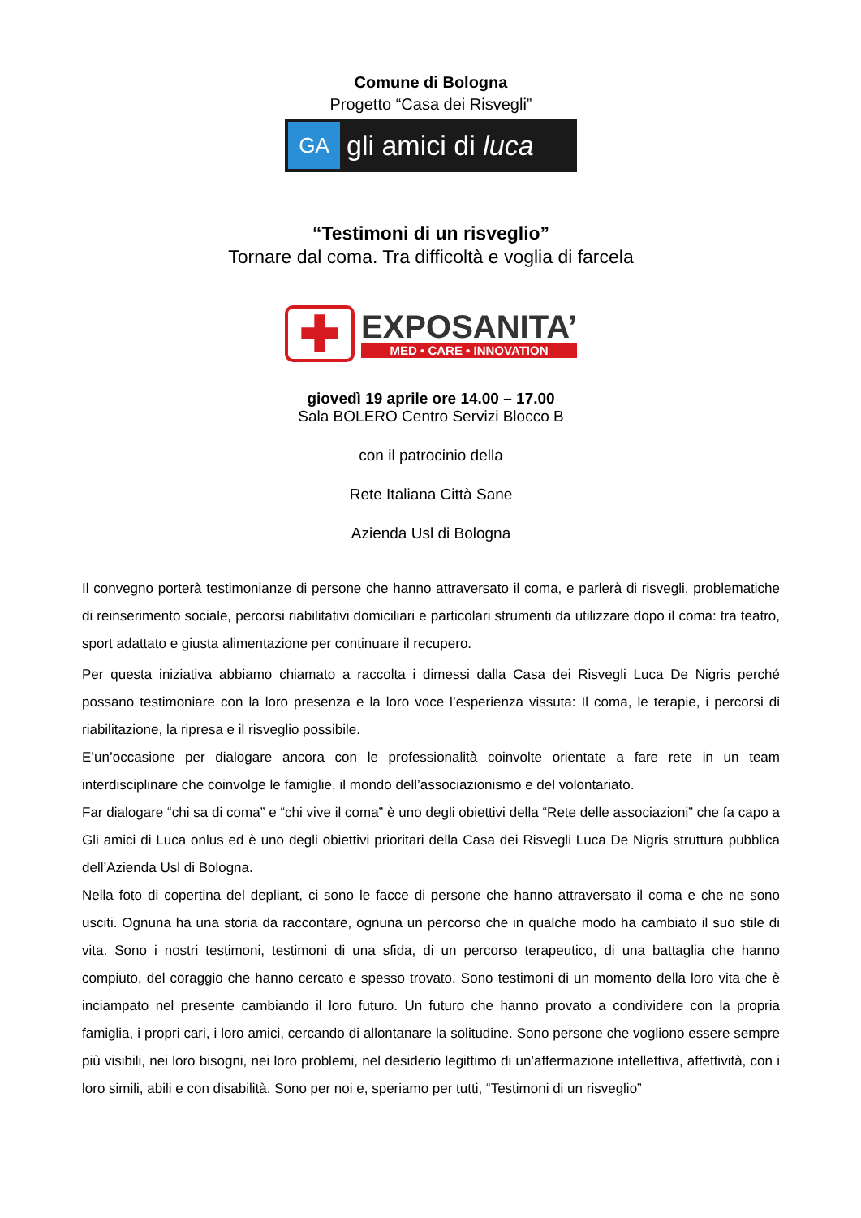Comune di Bologna
Progetto “Casa dei Risvegli”
GA
gli amici di luca
“Testimoni di un risveglio”
Tornare dal coma. Tra difficoltà e voglia di farcela
✚
EXPOSANITA’
MED • CARE • INNOVATION
giovedì 19 aprile ore 14.00 – 17.00
Sala BOLERO Centro Servizi Blocco B
con il patrocinio della
Rete Italiana Città Sane
Azienda Usl di Bologna
Il convegno porterà testimonianze di persone che hanno attraversato il coma, e parlerà di risvegli, problematiche di reinserimento sociale, percorsi riabilitativi domiciliari e particolari strumenti da utilizzare dopo il coma: tra teatro, sport adattato e giusta alimentazione per continuare il recupero.
Per questa iniziativa abbiamo chiamato a raccolta i dimessi dalla Casa dei Risvegli Luca De Nigris perché possano testimoniare con la loro presenza e la loro voce l’esperienza vissuta: Il coma, le terapie, i percorsi di riabilitazione, la ripresa e il risveglio possibile.
E’un’occasione per dialogare ancora con le professionalità coinvolte orientate a fare rete in un team interdisciplinare che coinvolge le famiglie, il mondo dell’associazionismo e del volontariato.
Far dialogare “chi sa di coma” e “chi vive il coma” è uno degli obiettivi della “Rete delle associazioni” che fa capo a Gli amici di Luca onlus ed è uno degli obiettivi prioritari della Casa dei Risvegli Luca De Nigris struttura pubblica dell’Azienda Usl di Bologna.
Nella foto di copertina del depliant, ci sono le facce di persone che hanno attraversato il coma e che ne sono usciti. Ognuna ha una storia da raccontare, ognuna un percorso che in qualche modo ha cambiato il suo stile di vita. Sono i nostri testimoni, testimoni di una sfida, di un percorso terapeutico, di una battaglia che hanno compiuto, del coraggio che hanno cercato e spesso trovato. Sono testimoni di un momento della loro vita che è inciampato nel presente cambiando il loro futuro. Un futuro che hanno provato a condividere con la propria famiglia, i propri cari, i loro amici, cercando di allontanare la solitudine. Sono persone che vogliono essere sempre più visibili, nei loro bisogni, nei loro problemi, nel desiderio legittimo di un’affermazione intellettiva, affettività, con i loro simili, abili e con disabilità. Sono per noi e, speriamo per tutti, “Testimoni di un risveglio”